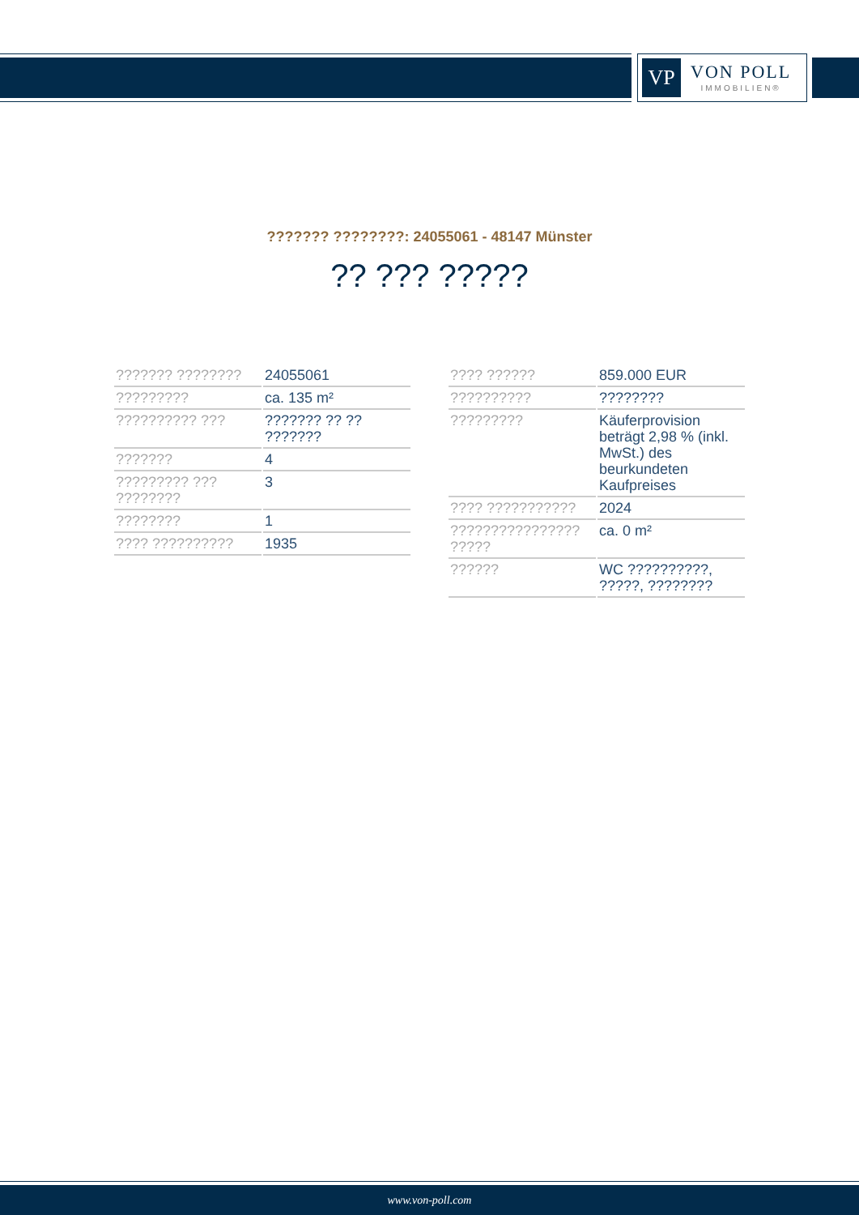VP
VON POLL
IMMOBILIEN®
??????? ????????: 24055061 - 48147 Münster
?? ??? ?????
| ??????? ???????? | 24055061 |
| ????????? | ca. 135 m² |
| ?????????? ??? | ??????? ?? ?? ??????? |
| ??????? | 4 |
| ????????? ??? ???????? | 3 |
| ???????? | 1 |
| ???? ?????????? | 1935 |
| ???? ?????? | 859.000 EUR |
| ?????????? | ???????? |
| ????????? | Käuferprovision beträgt 2,98 % (inkl. MwSt.) des beurkundeten Kaufpreises |
| ???? ??????????? | 2024 |
| ???????????????? ????? | ca. 0 m² |
| ?????? | WC ??????????, ?????, ???????? |
www.von-poll.com